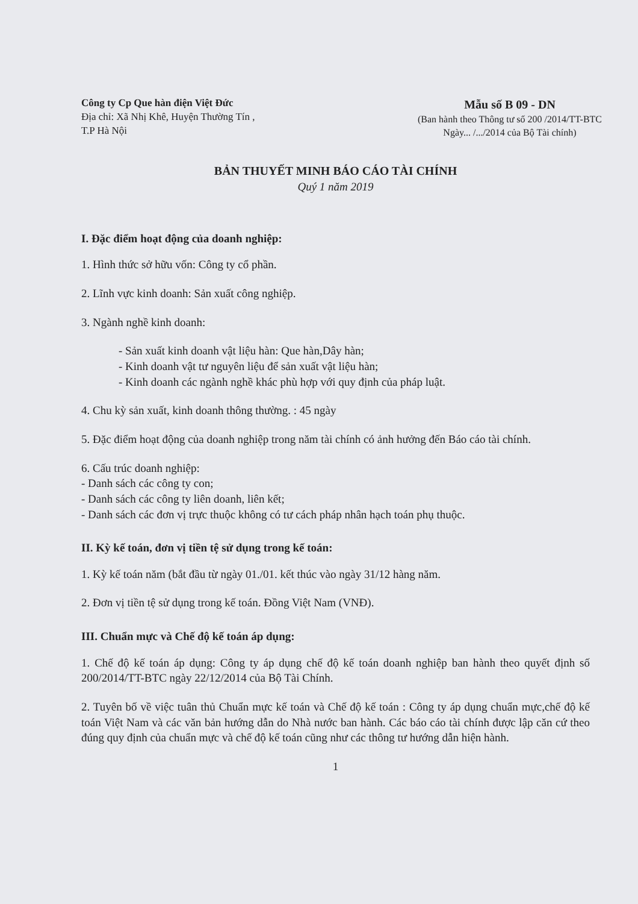Công ty Cp Que hàn điện Việt Đức
Địa chỉ: Xã Nhị Khê, Huyện Thường Tín , T.P Hà Nội
Mẫu số B 09 - DN
(Ban hành theo Thông tư số 200 /2014/TT-BTC
Ngày... /.../2014 của Bộ Tài chính)
BẢN THUYẾT MINH BÁO CÁO TÀI CHÍNH
Quý 1 năm 2019
I. Đặc điểm hoạt động của doanh nghiệp:
1. Hình thức sở hữu vốn: Công ty cổ phần.
2. Lĩnh vực kinh doanh: Sản xuất công nghiệp.
3. Ngành nghề kinh doanh:
- Sản xuất kinh doanh vật liệu hàn: Que hàn,Dây hàn;
- Kinh doanh vật tư nguyên liệu để sản xuất vật liệu hàn;
- Kinh doanh các ngành nghề khác phù hợp với quy định của pháp luật.
4. Chu kỳ sản xuất, kinh doanh thông thường. : 45 ngày
5. Đặc điểm hoạt động của doanh nghiệp trong năm tài chính có ảnh hưởng đến Báo cáo tài chính.
6. Cấu trúc doanh nghiệp:
- Danh sách các công ty con;
- Danh sách các công ty liên doanh, liên kết;
- Danh sách các đơn vị trực thuộc không có tư cách pháp nhân hạch toán phụ thuộc.
II. Kỳ kế toán, đơn vị tiền tệ sử dụng trong kế toán:
1. Kỳ kế toán năm (bắt đầu từ ngày 01./01. kết thúc vào ngày 31/12 hàng năm.
2. Đơn vị tiền tệ sử dụng trong kế toán. Đồng Việt Nam (VNĐ).
III. Chuẩn mực và Chế độ kế toán áp dụng:
1. Chế độ kế toán áp dụng: Công ty áp dụng chế độ kế toán doanh nghiệp ban hành theo quyết định số 200/2014/TT-BTC ngày 22/12/2014 của Bộ Tài Chính.
2. Tuyên bố về việc tuân thủ Chuẩn mực kế toán và Chế độ kế toán : Công ty áp dụng chuẩn mực,chế độ kế toán Việt Nam và các văn bản hướng dẫn do Nhà nước ban hành. Các báo cáo tài chính được lập căn cứ theo đúng quy định của chuẩn mực và chế độ kế toán cũng như các thông tư hướng dẫn hiện hành.
1